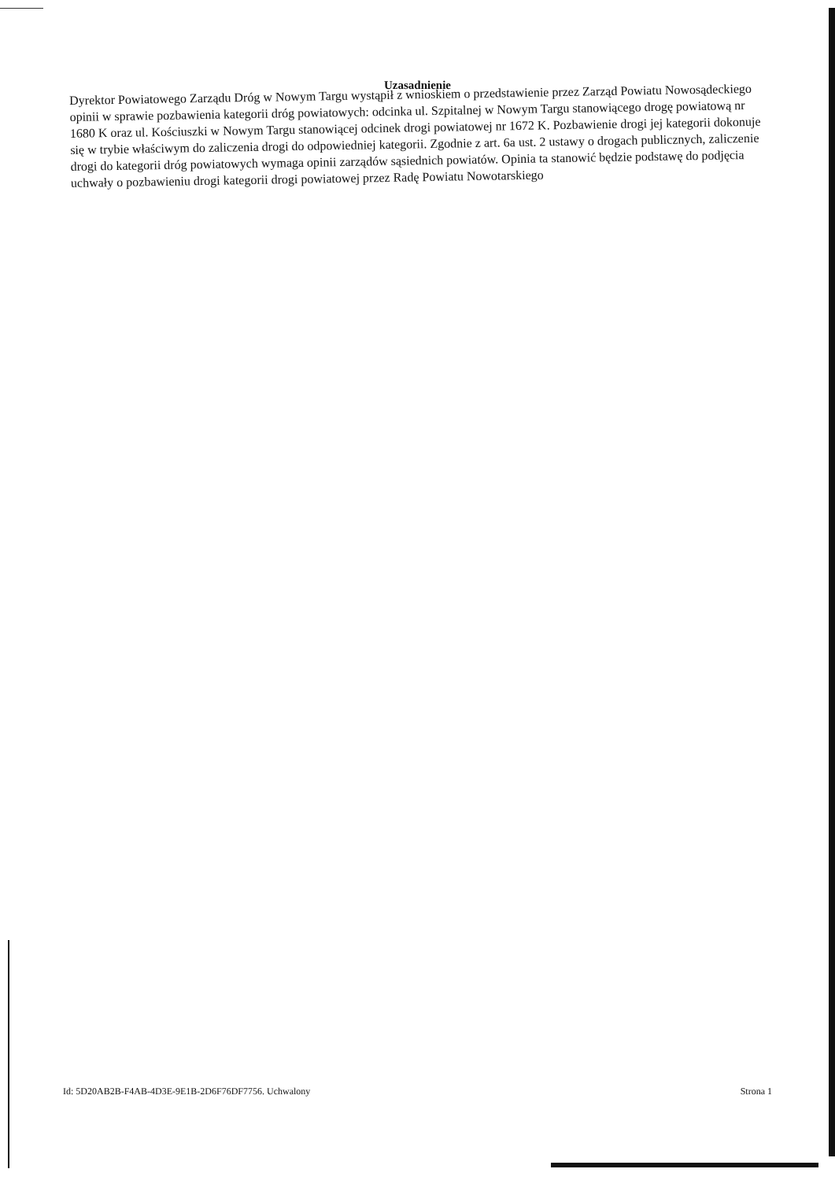Uzasadnienie
Dyrektor Powiatowego Zarządu Dróg w Nowym Targu wystąpił z wnioskiem o przedstawienie przez Zarząd Powiatu Nowosądeckiego opinii w sprawie pozbawienia kategorii dróg powiatowych: odcinka ul. Szpitalnej w Nowym Targu stanowiącego drogę powiatową nr 1680 K oraz ul. Kościuszki w Nowym Targu stanowiącej odcinek drogi powiatowej nr 1672 K. Pozbawienie drogi jej kategorii dokonuje się w trybie właściwym do zaliczenia drogi do odpowiedniej kategorii. Zgodnie z art. 6a ust. 2 ustawy o drogach publicznych, zaliczenie drogi do kategorii dróg powiatowych wymaga opinii zarządów sąsiednich powiatów. Opinia ta stanowić będzie podstawę do podjęcia uchwały o pozbawieniu drogi kategorii drogi powiatowej przez Radę Powiatu Nowotarskiego
Id: 5D20AB2B-F4AB-4D3E-9E1B-2D6F76DF7756. Uchwalony Strona 1